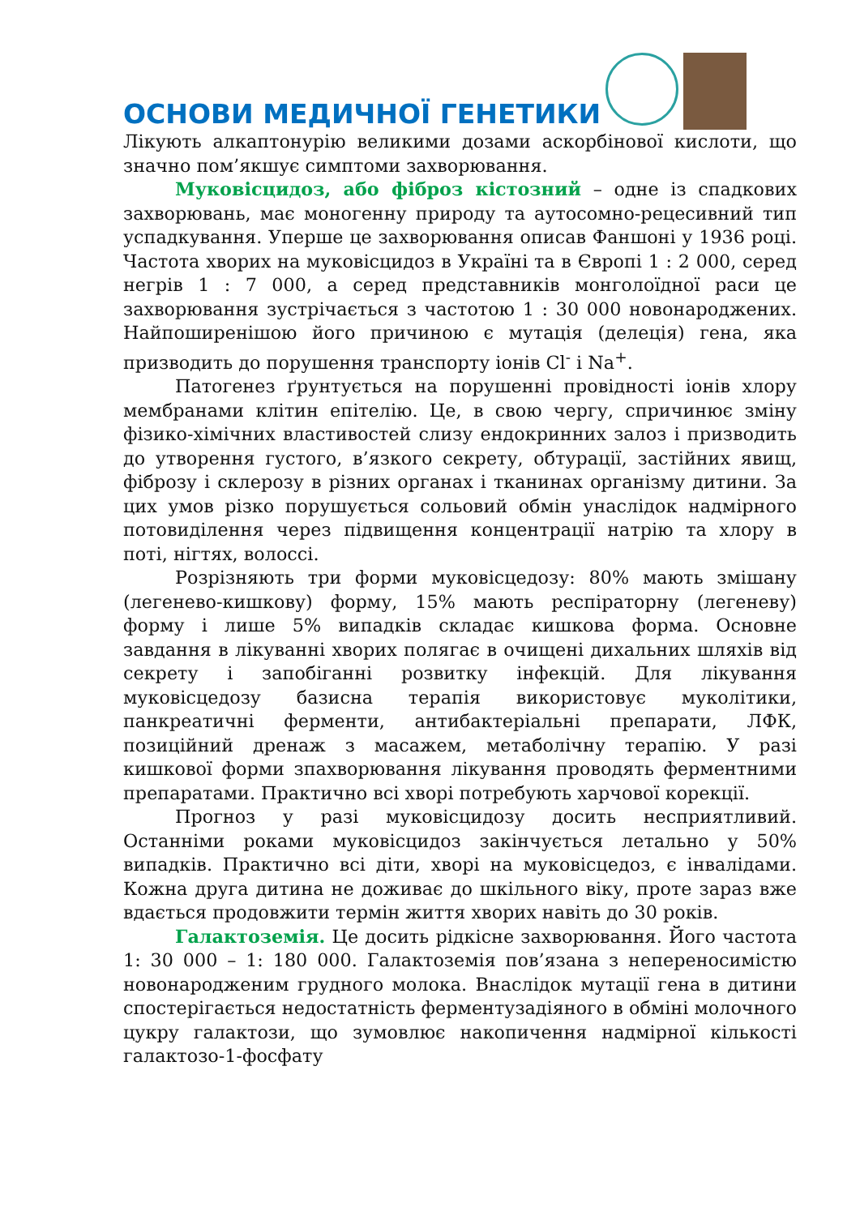ОСНОВИ МЕДИЧНОЇ ГЕНЕТИКИ
Лікують алкаптонурію великими дозами аскорбінової кислоти, що значно пом’якшує симптоми захворювання.
Муковісцидоз, або фіброз кістозний – одне із спадкових захворювань, має моногенну природу та аутосомно-рецесивний тип успадкування. Уперше це захворювання описав Фаншоні у 1936 році. Частота хворих на муковісцидоз в Україні та в Європі 1 : 2 000, серед негрів 1 : 7 000, а серед представників монголоїдної раси це захворювання зустрічається з частотою 1 : 30 000 новонароджених. Найпоширенішою його причиною є мутація (делеція) гена, яка призводить до порушення транспорту іонів Cl<sup>-</sup> і Na<sup>+</sup>.
Патогенез ґрунтується на порушенні провідності іонів хлору мембранами клітин епітелію. Це, в свою чергу, спричинює зміну фізико-хімічних властивостей слизу ендокринних залоз і призводить до утворення густого, в’язкого секрету, обтурації, застійних явищ, фіброзу і склерозу в різних органах і тканинах організму дитини. За цих умов різко порушується сольовий обмін унаслідок надмірного потовиділення через підвищення концентрації натрію та хлору в поті, нігтях, волоссі.
Розрізняють три форми муковісцедозу: 80% мають змішану (легенево-кишкову) форму, 15% мають респіраторну (легеневу) форму і лише 5% випадків складає кишкова форма. Основне завдання в лікуванні хворих полягає в очищені дихальних шляхів від секрету і запобіганні розвитку інфекцій. Для лікування муковісцедозу базисна терапія використовує муколітики, панкреатичні ферменти, антибактеріальні препарати, ЛФК, позиційний дренаж з масажем, метаболічну терапію. У разі кишкової форми зпахворювання лікування проводять ферментними препаратами. Практично всі хворі потребують харчової корекції.
Прогноз у разі муковісцидозу досить несприятливий. Останніми роками муковісцидоз закінчується летально у 50% випадків. Практично всі діти, хворі на муковісцедоз, є інвалідами. Кожна друга дитина не доживає до шкільного віку, проте зараз вже вдається продовжити термін життя хворих навіть до 30 років.
Галактоземія. Це досить рідкісне захворювання. Його частота 1: 30 000 – 1: 180 000. Галактоземія пов’язана з непереносимістю новонародженим грудного молока. Внаслідок мутації гена в дитини спостерігається недостатність ферментузадіяного в обміні молочного цукру галактози, що зумовлює накопичення надмірної кількості галактозо-1-фосфату